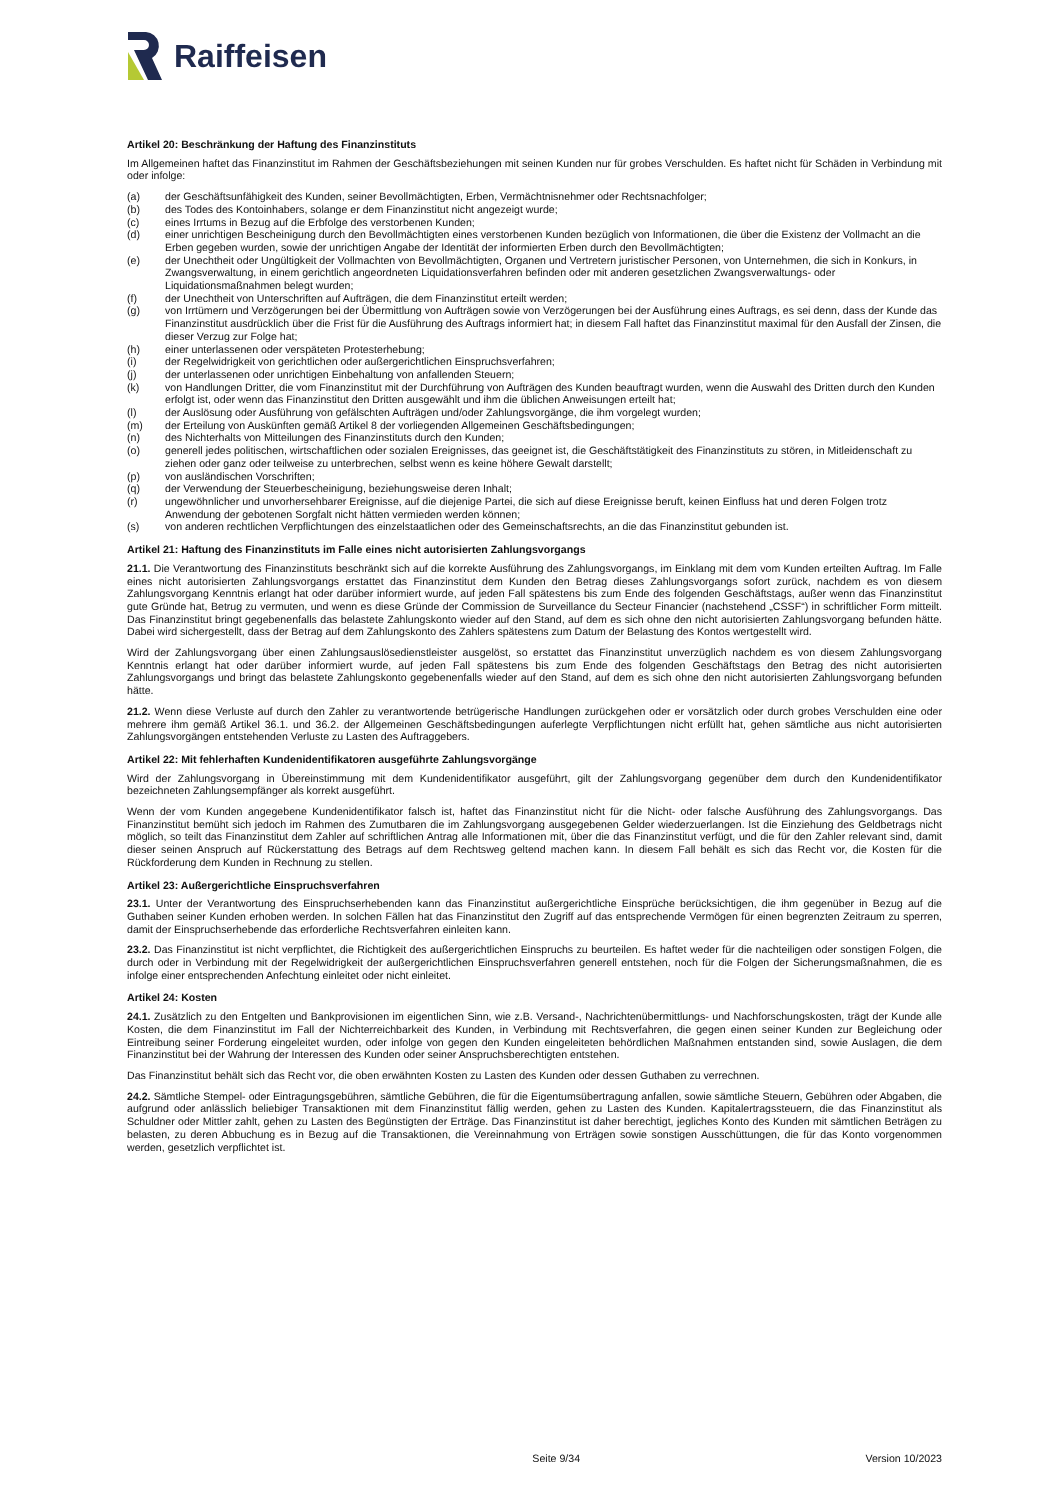Raiffeisen
Artikel 20: Beschränkung der Haftung des Finanzinstituts
Im Allgemeinen haftet das Finanzinstitut im Rahmen der Geschäftsbeziehungen mit seinen Kunden nur für grobes Verschulden. Es haftet nicht für Schäden in Verbindung mit oder infolge:
(a) der Geschäftsunfähigkeit des Kunden, seiner Bevollmächtigten, Erben, Vermächtnisnehmer oder Rechtsnachfolger;
(b) des Todes des Kontoinhabers, solange er dem Finanzinstitut nicht angezeigt wurde;
(c) eines Irrtums in Bezug auf die Erbfolge des verstorbenen Kunden;
(d) einer unrichtigen Bescheinigung durch den Bevollmächtigten eines verstorbenen Kunden bezüglich von Informationen, die über die Existenz der Vollmacht an die Erben gegeben wurden, sowie der unrichtigen Angabe der Identität der informierten Erben durch den Bevollmächtigten;
(e) der Unechtheit oder Ungültigkeit der Vollmachten von Bevollmächtigten, Organen und Vertretern juristischer Personen, von Unternehmen, die sich in Konkurs, in Zwangsverwaltung, in einem gerichtlich angeordneten Liquidationsverfahren befinden oder mit anderen gesetzlichen Zwangsverwaltungs- oder Liquidationsmaßnahmen belegt wurden;
(f) der Unechtheit von Unterschriften auf Aufträgen, die dem Finanzinstitut erteilt werden;
(g) von Irrtümern und Verzögerungen bei der Übermittlung von Aufträgen sowie von Verzögerungen bei der Ausführung eines Auftrags, es sei denn, dass der Kunde das Finanzinstitut ausdrücklich über die Frist für die Ausführung des Auftrags informiert hat; in diesem Fall haftet das Finanzinstitut maximal für den Ausfall der Zinsen, die dieser Verzug zur Folge hat;
(h) einer unterlassenen oder verspäteten Protesterhebung;
(i) der Regelwidrigkeit von gerichtlichen oder außergerichtlichen Einspruchsverfahren;
(j) der unterlassenen oder unrichtigen Einbehaltung von anfallenden Steuern;
(k) von Handlungen Dritter, die vom Finanzinstitut mit der Durchführung von Aufträgen des Kunden beauftragt wurden, wenn die Auswahl des Dritten durch den Kunden erfolgt ist, oder wenn das Finanzinstitut den Dritten ausgewählt und ihm die üblichen Anweisungen erteilt hat;
(l) der Auslösung oder Ausführung von gefälschten Aufträgen und/oder Zahlungsvorgänge, die ihm vorgelegt wurden;
(m) der Erteilung von Auskünften gemäß Artikel 8 der vorliegenden Allgemeinen Geschäftsbedingungen;
(n) des Nichterhalts von Mitteilungen des Finanzinstituts durch den Kunden;
(o) generell jedes politischen, wirtschaftlichen oder sozialen Ereignisses, das geeignet ist, die Geschäftstätigkeit des Finanzinstituts zu stören, in Mitleidenschaft zu ziehen oder ganz oder teilweise zu unterbrechen, selbst wenn es keine höhere Gewalt darstellt;
(p) von ausländischen Vorschriften;
(q) der Verwendung der Steuerbescheinigung, beziehungsweise deren Inhalt;
(r) ungewöhnlicher und unvorhersehbarer Ereignisse, auf die diejenige Partei, die sich auf diese Ereignisse beruft, keinen Einfluss hat und deren Folgen trotz Anwendung der gebotenen Sorgfalt nicht hätten vermieden werden können;
(s) von anderen rechtlichen Verpflichtungen des einzelstaatlichen oder des Gemeinschaftsrechts, an die das Finanzinstitut gebunden ist.
Artikel 21: Haftung des Finanzinstituts im Falle eines nicht autorisierten Zahlungsvorgangs
21.1. Die Verantwortung des Finanzinstituts beschränkt sich auf die korrekte Ausführung des Zahlungsvorgangs, im Einklang mit dem vom Kunden erteilten Auftrag. Im Falle eines nicht autorisierten Zahlungsvorgangs erstattet das Finanzinstitut dem Kunden den Betrag dieses Zahlungsvorgangs sofort zurück, nachdem es von diesem Zahlungsvorgang Kenntnis erlangt hat oder darüber informiert wurde, auf jeden Fall spätestens bis zum Ende des folgenden Geschäftstags, außer wenn das Finanzinstitut gute Gründe hat, Betrug zu vermuten, und wenn es diese Gründe der Commission de Surveillance du Secteur Financier (nachstehend „CSSF“) in schriftlicher Form mitteilt. Das Finanzinstitut bringt gegebenenfalls das belastete Zahlungskonto wieder auf den Stand, auf dem es sich ohne den nicht autorisierten Zahlungsvorgang befunden hätte. Dabei wird sichergestellt, dass der Betrag auf dem Zahlungskonto des Zahlers spätestens zum Datum der Belastung des Kontos wertgestellt wird.
Wird der Zahlungsvorgang über einen Zahlungsauslösedienstleister ausgelöst, so erstattet das Finanzinstitut unverzüglich nachdem es von diesem Zahlungsvorgang Kenntnis erlangt hat oder darüber informiert wurde, auf jeden Fall spätestens bis zum Ende des folgenden Geschäftstags den Betrag des nicht autorisierten Zahlungsvorgangs und bringt das belastete Zahlungskonto gegebenenfalls wieder auf den Stand, auf dem es sich ohne den nicht autorisierten Zahlungsvorgang befunden hätte.
21.2. Wenn diese Verluste auf durch den Zahler zu verantwortende betrügerische Handlungen zurückgehen oder er vorsätzlich oder durch grobes Verschulden eine oder mehrere ihm gemäß Artikel 36.1. und 36.2. der Allgemeinen Geschäftsbedingungen auferlegte Verpflichtungen nicht erfüllt hat, gehen sämtliche aus nicht autorisierten Zahlungsvorgängen entstehenden Verluste zu Lasten des Auftraggebers.
Artikel 22: Mit fehlerhaften Kundenidentifikatoren ausgeführte Zahlungsvorgänge
Wird der Zahlungsvorgang in Übereinstimmung mit dem Kundenidentifikator ausgeführt, gilt der Zahlungsvorgang gegenüber dem durch den Kundenidentifikator bezeichneten Zahlungsempfänger als korrekt ausgeführt.
Wenn der vom Kunden angegebene Kundenidentifikator falsch ist, haftet das Finanzinstitut nicht für die Nicht- oder falsche Ausführung des Zahlungsvorgangs. Das Finanzinstitut bemüht sich jedoch im Rahmen des Zumutbaren die im Zahlungsvorgang ausgegebenen Gelder wiederzuerlangen. Ist die Einziehung des Geldbetrags nicht möglich, so teilt das Finanzinstitut dem Zahler auf schriftlichen Antrag alle Informationen mit, über die das Finanzinstitut verfügt, und die für den Zahler relevant sind, damit dieser seinen Anspruch auf Rückerstattung des Betrags auf dem Rechtsweg geltend machen kann. In diesem Fall behält es sich das Recht vor, die Kosten für die Rückforderung dem Kunden in Rechnung zu stellen.
Artikel 23: Außergerichtliche Einspruchsverfahren
23.1. Unter der Verantwortung des Einspruchserhebenden kann das Finanzinstitut außergerichtliche Einsprüche berücksichtigen, die ihm gegenüber in Bezug auf die Guthaben seiner Kunden erhoben werden. In solchen Fällen hat das Finanzinstitut den Zugriff auf das entsprechende Vermögen für einen begrenzten Zeitraum zu sperren, damit der Einspruchserhebende das erforderliche Rechtsverfahren einleiten kann.
23.2. Das Finanzinstitut ist nicht verpflichtet, die Richtigkeit des außergerichtlichen Einspruchs zu beurteilen. Es haftet weder für die nachteiligen oder sonstigen Folgen, die durch oder in Verbindung mit der Regelwidrigkeit der außergerichtlichen Einspruchsverfahren generell entstehen, noch für die Folgen der Sicherungsmaßnahmen, die es infolge einer entsprechenden Anfechtung einleitet oder nicht einleitet.
Artikel 24: Kosten
24.1. Zusätzlich zu den Entgelten und Bankprovisionen im eigentlichen Sinn, wie z.B. Versand-, Nachrichtenübermittlungs- und Nachforschungskosten, trägt der Kunde alle Kosten, die dem Finanzinstitut im Fall der Nichterreichbarkeit des Kunden, in Verbindung mit Rechtsverfahren, die gegen einen seiner Kunden zur Begleichung oder Eintreibung seiner Forderung eingeleitet wurden, oder infolge von gegen den Kunden eingeleiteten behördlichen Maßnahmen entstanden sind, sowie Auslagen, die dem Finanzinstitut bei der Wahrung der Interessen des Kunden oder seiner Anspruchsberechtigten entstehen.
Das Finanzinstitut behält sich das Recht vor, die oben erwähnten Kosten zu Lasten des Kunden oder dessen Guthaben zu verrechnen.
24.2. Sämtliche Stempel- oder Eintragungsgebühren, sämtliche Gebühren, die für die Eigentumsübertragung anfallen, sowie sämtliche Steuern, Gebühren oder Abgaben, die aufgrund oder anlässlich beliebiger Transaktionen mit dem Finanzinstitut fällig werden, gehen zu Lasten des Kunden. Kapitalertragssteuern, die das Finanzinstitut als Schuldner oder Mittler zahlt, gehen zu Lasten des Begünstigten der Erträge. Das Finanzinstitut ist daher berechtigt, jegliches Konto des Kunden mit sämtlichen Beträgen zu belasten, zu deren Abbuchung es in Bezug auf die Transaktionen, die Vereinnahmung von Erträgen sowie sonstigen Ausschüttungen, die für das Konto vorgenommen werden, gesetzlich verpflichtet ist.
Seite 9/34 Version 10/2023